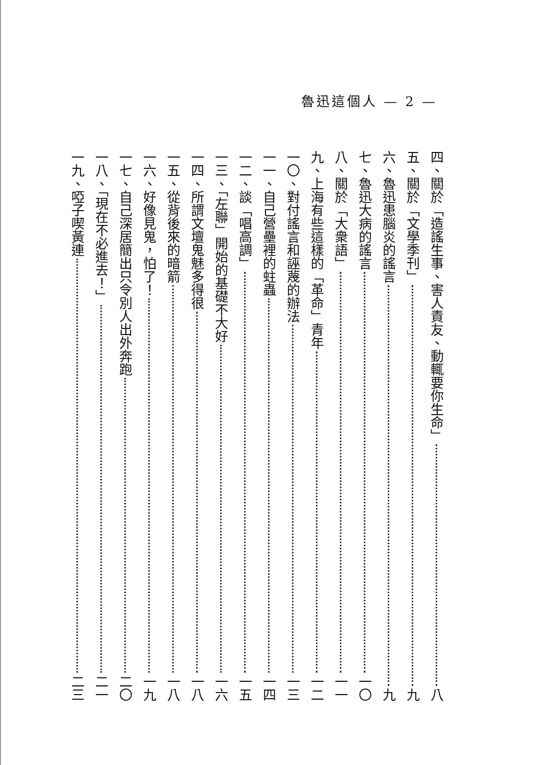魯迅這個人 — 2 —
四、關於「造謠生事、害人責友、動輒要你生命」 八
五、關於「文學季刊」 九
六、魯迅患腦炎的謠言 九
七、魯迅大病的謠言 一〇
八、關於「大衆語」 一一
九、上海有些這樣的「革命」青年 一二
一〇、對付謠言和誣蔑的辦法 一三
一一、自己營壘裡的蛀蟲 一四
一二、談「唱高調」 一五
一三、「左聯」開始的基礎不大好 一六
一四、所謂文壇鬼魅多得很 一八
一五、從背後來的暗箭 一八
一六、好像見鬼，怕了！ 一九
一七、自己深居簡出只令別人出外奔跑 二〇
一八、「現在不必進去！」 二一
一九、啞子喫黃連 二三